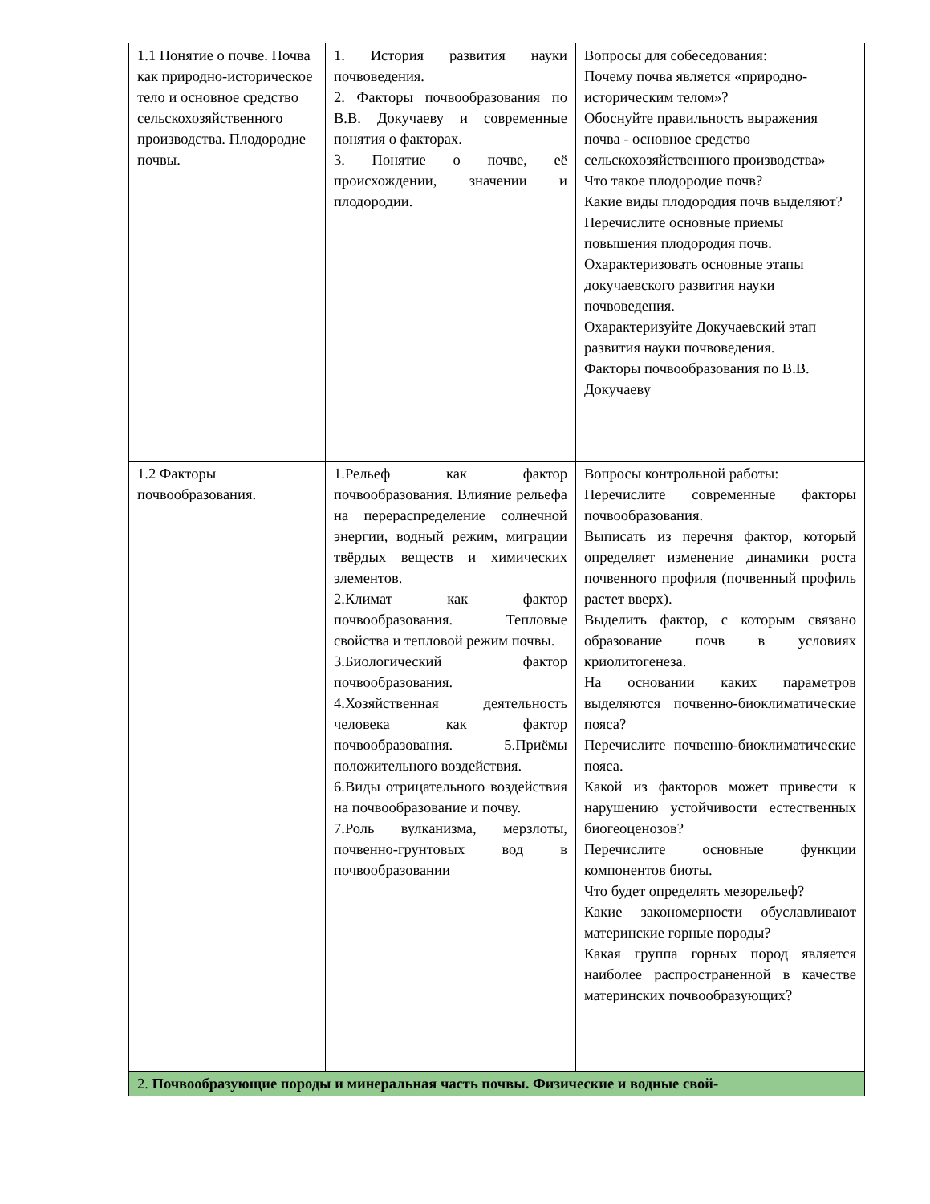| 1.1 Понятие о почве. Почва как природно-историческое тело и основное средство сельскохозяйственного производства. Плодородие почвы. | 1. История развития науки почвоведения. 2. Факторы почвообразования по В.В. Докучаеву и современные понятия о факторах. 3. Понятие о почве, её происхождении, значении и плодородии. | Вопросы для собеседования: Почему почва является «природно-историческим телом»? Обоснуйте правильность выражения почва - основное средство сельскохозяйственного производства» Что такое плодородие почв? Какие виды плодородия почв выделяют? Перечислите основные приемы повышения плодородия почв. Охарактеризовать основные этапы докучаевского развития науки почвоведения. Охарактеризуйте Докучаевский этап развития науки почвоведения. Факторы почвообразования по В.В. Докучаеву |
| 1.2 Факторы почвообразования. | 1.Рельеф как фактор почвообразования. Влияние рельефа на перераспределение солнечной энергии, водный режим, миграции твёрдых веществ и химических элементов. 2.Климат как фактор почвообразования. Тепловые свойства и тепловой режим почвы. 3.Биологический фактор почвообразования. 4.Хозяйственная деятельность человека как фактор почвообразования. 5.Приёмы положительного воздействия. 6.Виды отрицательного воздействия на почвообразование и почву. 7.Роль вулканизма, мерзлоты, почвенно-грунтовых вод в почвообразовании | Вопросы контрольной работы: Перечислите современные факторы почвообразования. Выписать из перечня фактор, который определяет изменение динамики роста почвенного профиля (почвенный профиль растет вверх). Выделить фактор, с которым связано образование почв в условиях криолитогенеза. На основании каких параметров выделяются почвенно-биоклиматические пояса? Перечислите почвенно-биоклиматические пояса. Какой из факторов может привести к нарушению устойчивости естественных биогеоценозов? Перечислите основные функции компонентов биоты. Что будет определять мезорельеф? Какие закономерности обуславливают материнские горные породы? Какая группа горных пород является наиболее распространенной в качестве материнских почвообразующих? |
| 2. Почвообразующие породы и минеральная часть почвы. Физические и водные свой- | | |